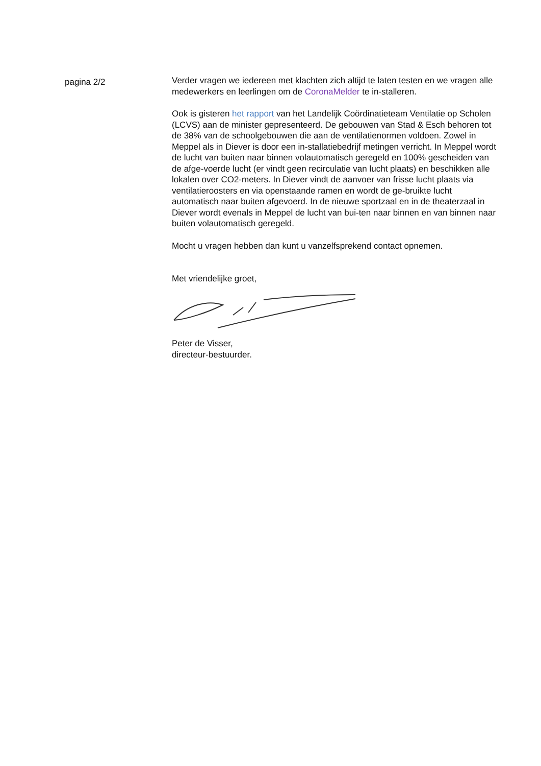pagina 2/2
Verder vragen we iedereen met klachten zich altijd te laten testen en we vragen alle medewerkers en leerlingen om de CoronaMelder te in-stalleren.
Ook is gisteren het rapport van het Landelijk Coördinatieteam Ventilatie op Scholen (LCVS) aan de minister gepresenteerd. De gebouwen van Stad & Esch behoren tot de 38% van de schoolgebouwen die aan de ventilatienormen voldoen. Zowel in Meppel als in Diever is door een in-stallatiebedrijf metingen verricht. In Meppel wordt de lucht van buiten naar binnen volautomatisch geregeld en 100% gescheiden van de afge-voerde lucht (er vindt geen recirculatie van lucht plaats) en beschikken alle lokalen over CO2-meters. In Diever vindt de aanvoer van frisse lucht plaats via ventilatieroosters en via openstaande ramen en wordt de ge-bruikte lucht automatisch naar buiten afgevoerd. In de nieuwe sportzaal en in de theaterzaal in Diever wordt evenals in Meppel de lucht van bui-ten naar binnen en van binnen naar buiten volautomatisch geregeld.
Mocht u vragen hebben dan kunt u vanzelfsprekend contact opnemen.
Met vriendelijke groet,
Peter de Visser,
directeur-bestuurder.